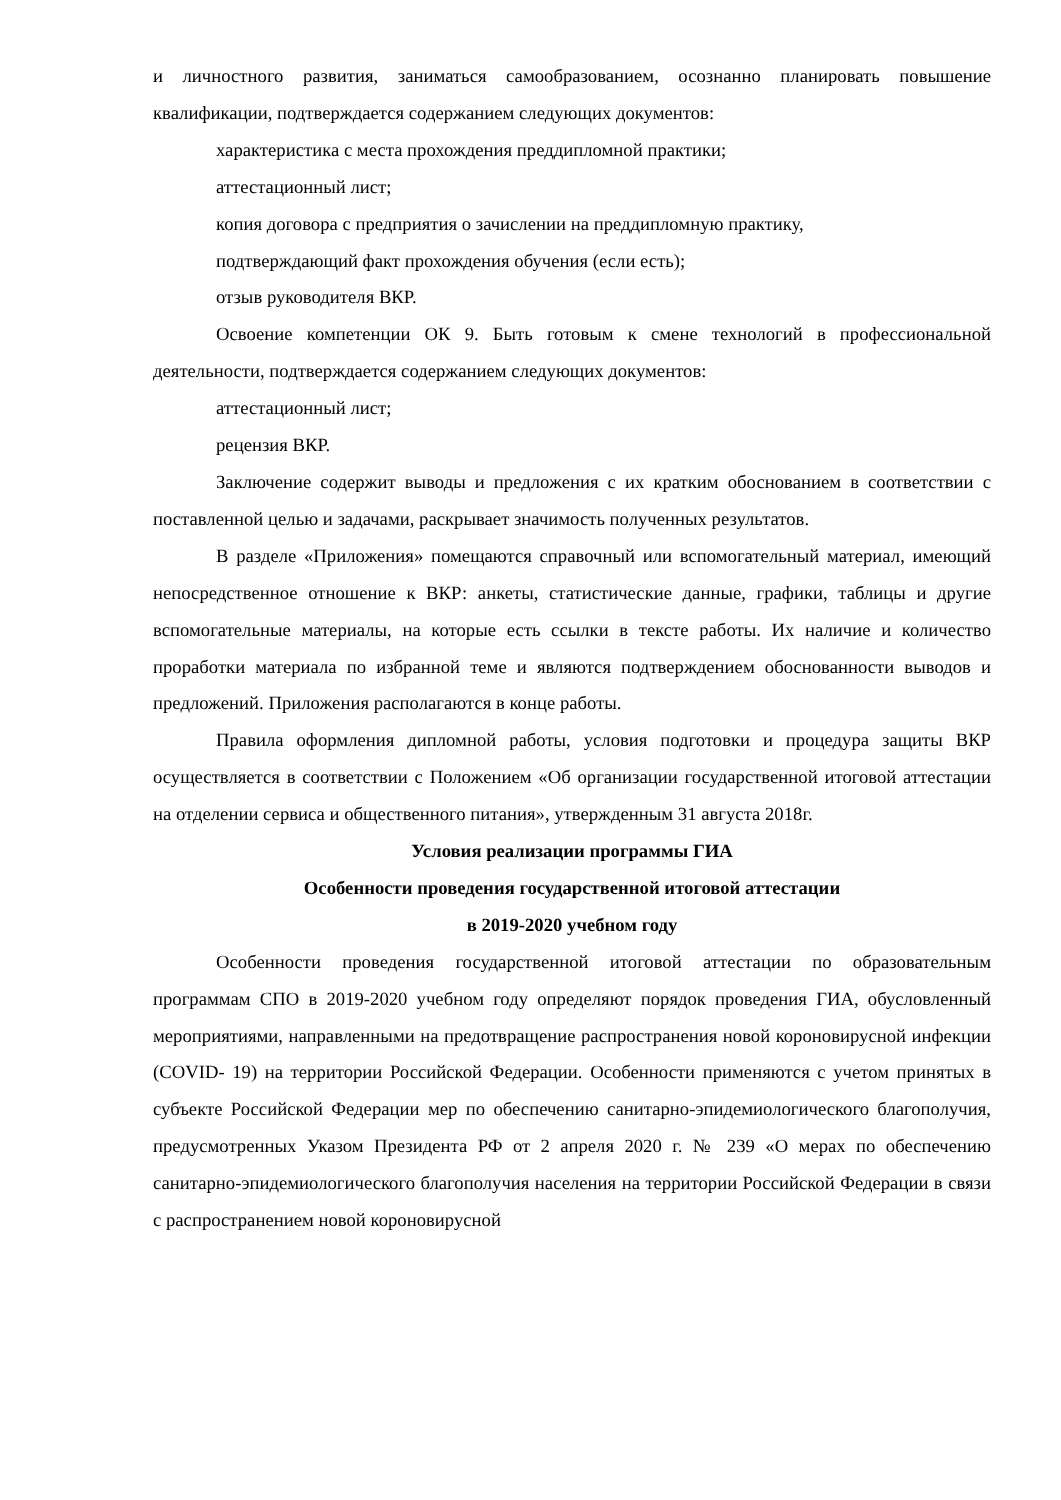и личностного развития, заниматься самообразованием, осознанно планировать повышение квалификации, подтверждается содержанием следующих документов:
характеристика с места прохождения преддипломной практики;
аттестационный лист;
копия договора с предприятия о зачислении на преддипломную практику,
подтверждающий факт прохождения обучения (если есть);
отзыв руководителя ВКР.
Освоение компетенции ОК 9. Быть готовым к смене технологий в профессиональной деятельности, подтверждается содержанием следующих документов:
аттестационный лист;
рецензия ВКР.
Заключение содержит выводы и предложения с их кратким обоснованием в соответствии с поставленной целью и задачами, раскрывает значимость полученных результатов.
В разделе «Приложения» помещаются справочный или вспомогательный материал, имеющий непосредственное отношение к ВКР: анкеты, статистические данные, графики, таблицы и другие вспомогательные материалы, на которые есть ссылки в тексте работы. Их наличие и количество проработки материала по избранной теме и являются подтверждением обоснованности выводов и предложений. Приложения располагаются в конце работы.
Правила оформления дипломной работы, условия подготовки и процедура защиты ВКР осуществляется в соответствии с Положением «Об организации государственной итоговой аттестации на отделении сервиса и общественного питания», утвержденным 31 августа 2018г.
Условия реализации программы ГИА
Особенности проведения государственной итоговой аттестации
в 2019-2020 учебном году
Особенности проведения государственной итоговой аттестации по образовательным программам СПО в 2019-2020 учебном году определяют порядок проведения ГИА, обусловленный мероприятиями, направленными на предотвращение распространения новой короновирусной инфекции (COVID- 19) на территории Российской Федерации. Особенности применяются с учетом принятых в субъекте Российской Федерации мер по обеспечению санитарно-эпидемиологического благополучия, предусмотренных Указом Президента РФ от 2 апреля 2020 г. № 239 «О мерах по обеспечению санитарно-эпидемиологического благополучия населения на территории Российской Федерации в связи с распространением новой короновирусной